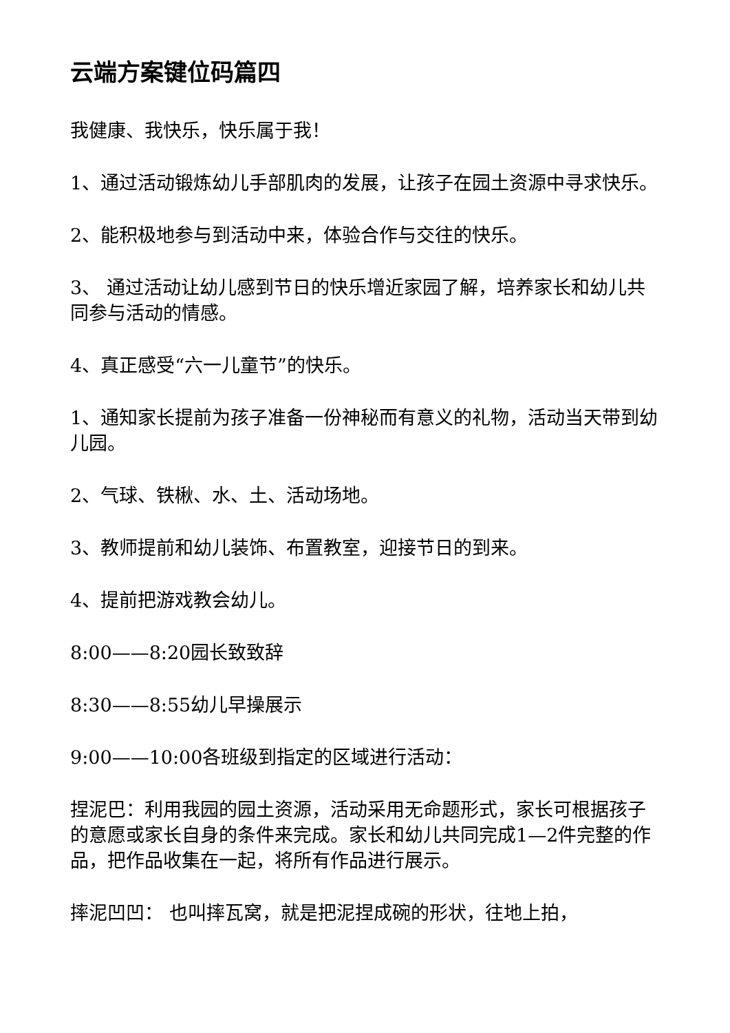云端方案键位码篇四
我健康、我快乐，快乐属于我！
1、通过活动锻炼幼儿手部肌肉的发展，让孩子在园土资源中寻求快乐。
2、能积极地参与到活动中来，体验合作与交往的快乐。
3、 通过活动让幼儿感到节日的快乐增近家园了解，培养家长和幼儿共同参与活动的情感。
4、真正感受“六一儿童节”的快乐。
1、通知家长提前为孩子准备一份神秘而有意义的礼物，活动当天带到幼儿园。
2、气球、铁楸、水、土、活动场地。
3、教师提前和幼儿装饰、布置教室，迎接节日的到来。
4、提前把游戏教会幼儿。
8:00——8:20园长致致辞
8:30——8:55幼儿早操展示
9:00——10:00各班级到指定的区域进行活动：
捏泥巴：利用我园的园土资源，活动采用无命题形式，家长可根据孩子的意愿或家长自身的条件来完成。家长和幼儿共同完成1—2件完整的作品，把作品收集在一起，将所有作品进行展示。
摔泥凹凹： 也叫摔瓦窝，就是把泥捏成碗的形状，往地上拍，